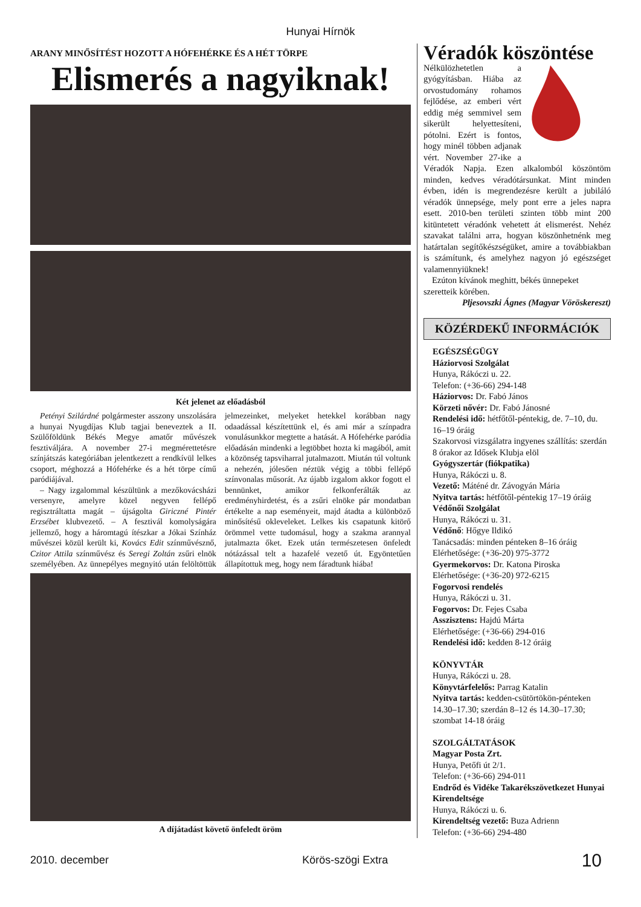Hunyai Hírnök
ARANY MINŐSÍTÉST HOZOTT A HÓFEHÉRKE ÉS A HÉT TÖRPE
Elismerés a nagyiknak!
Két jelenet az előadásból
Petényi Szilárdné polgármester asszony unszolására a hunyai Nyugdíjas Klub tagjai beneveztek a II. Szülőföldünk Békés Megye amatőr művészek fesztiváljára. A november 27-i megmérettetésre színjátszás kategóriában jelentkezett a rendkívül lelkes csoport, méghozzá a Hófehérke és a hét törpe című paródiájával.
– Nagy izgalommal készültünk a mezőkovácsházi versenyre, amelyre közel negyven fellépő regisztráltatta magát – újságolta Giriczné Pintér Erzsébet klubvezető. – A fesztivál komolyságára jellemző, hogy a háromtagú ítészkar a Jókai Színház művészei közül került ki, Kovács Edit színművésznő, Czitor Attila színművész és Seregi Zoltán zsűri elnök személyében. Az ünnepélyes megnyitó után felöltöttük jelmezeinket, melyeket hetekkel korábban nagy odaadással készítettünk el, és ami már a színpadra vonulásunkkor megtette a hatását. A Hófehérke paródia előadásán mindenki a legtöbbet hozta ki magából, amit a közönség tapsviharral jutalmazott. Miután túl voltunk a nehezén, jólesően néztük végig a többi fellépő színvonalas műsorát. Az újabb izgalom akkor fogott el bennünket, amikor felkonferálták az eredményhirdetést, és a zsűri elnöke pár mondatban értékelte a nap eseményeit, majd átadta a különböző minősítésű okleveleket. Lelkes kis csapatunk kitörő örömmel vette tudomásul, hogy a szakma arannyal jutalmazta őket. Ezek után természetesen önfeledt nótázással telt a hazafelé vezető út. Egyöntetűen állapítottuk meg, hogy nem fáradtunk hiába!
A díjátadást követő önfeledt öröm
Véradók köszöntése
Nélkülözhetetlen a gyógyításban. Hiába az orvostudomány rohamos fejlődése, az emberi vért eddig még semmivel sem sikerült helyettesíteni, pótolni. Ezért is fontos, hogy minél többen adjanak vért. November 27-ike a Véradók Napja. Ezen alkalomból köszöntöm minden, kedves véradótársunkat. Mint minden évben, idén is megrendezésre került a jubiláló véradók ünnepsége, mely pont erre a jeles napra esett. 2010-ben területi szinten több mint 200 kitüntetett véradónk vehetett át elismerést. Nehéz szavakat találni arra, hogyan köszönhetnénk meg határtalan segítőkészségüket, amire a továbbiakban is számítunk, és amelyhez nagyon jó egészséget valamennyiüknek!
Ezúton kívánok meghitt, békés ünnepeket szeretteik körében.
Pljesovszki Ágnes (Magyar Vöröskereszt)
KÖZÉRDEKŰ INFORMÁCIÓK
EGÉSZSÉGÜGY
Háziorvosi Szolgálat
Hunya, Rákóczi u. 22.
Telefon: (+36-66) 294-148
Háziorvos: Dr. Fabó János
Körzeti nővér: Dr. Fabó Jánosné
Rendelési idő: hétfőtől-péntekig, de. 7–10, du. 16–19 óráig
Szakorvosi vizsgálatra ingyenes szállítás: szerdán 8 órakor az Idősek Klubja elöl
Gyógyszertár (fiókpatika)
Hunya, Rákóczi u. 8.
Vezető: Máténé dr. Závogyán Mária
Nyitva tartás: hétfőtől-péntekig 17–19 óráig
Védőnői Szolgálat
Hunya, Rákóczi u. 31.
Védőnő: Hőgye Ildikó
Tanácsadás: minden pénteken 8–16 óráig
Elérhetősége: (+36-20) 975-3772
Gyermekorvos: Dr. Katona Piroska
Elérhetősége: (+36-20) 972-6215
Fogorvosi rendelés
Hunya, Rákóczi u. 31.
Fogorvos: Dr. Fejes Csaba
Asszisztens: Hajdú Márta
Elérhetősége: (+36-66) 294-016
Rendelési idő: kedden 8-12 óráig
KÖNYVTÁR
Hunya, Rákóczi u. 28.
Könyvtárfelelős: Parrag Katalin
Nyitva tartás: kedden-csütörtökön-pénteken 14.30–17.30; szerdán 8–12 és 14.30–17.30; szombat 14-18 óráig
SZOLGÁLTATÁSOK
Magyar Posta Zrt.
Hunya, Petőfi út 2/1.
Telefon: (+36-66) 294-011
Endrőd és Vidéke Takarékszövetkezet Hunyai Kirendeltsége
Hunya, Rákóczi u. 6.
Kirendeltség vezető: Buza Adrienn
Telefon: (+36-66) 294-480
2010. december Körös-szögi Extra 10